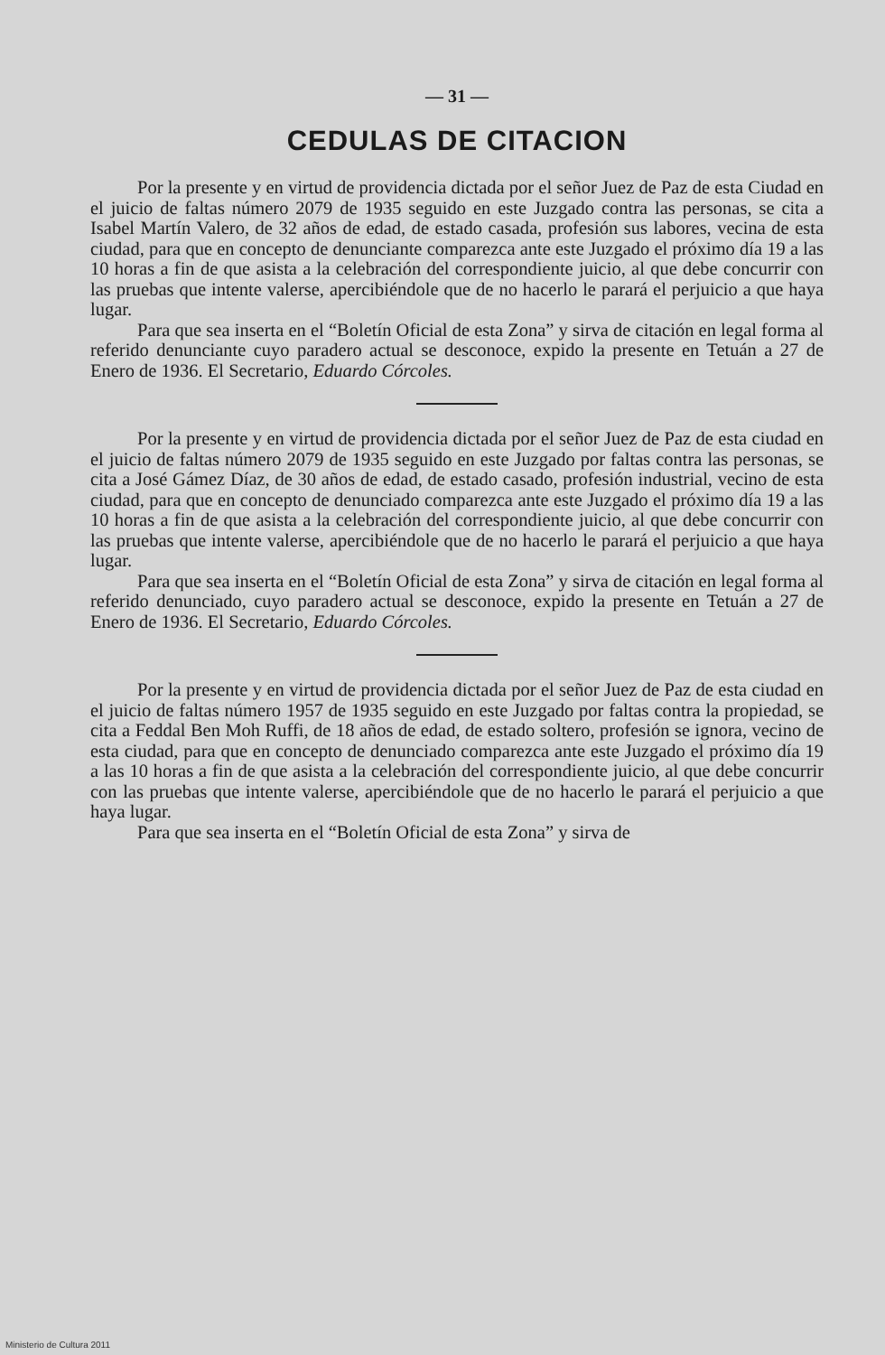— 31 —
CEDULAS DE CITACION
Por la presente y en virtud de providencia dictada por el señor Juez de Paz de esta Ciudad en el juicio de faltas número 2079 de 1935 seguido en este Juzgado contra las personas, se cita a Isabel Martín Valero, de 32 años de edad, de estado casada, profesión sus labores, vecina de esta ciudad, para que en concepto de denunciante comparezca ante este Juzgado el próximo día 19 a las 10 horas a fin de que asista a la celebración del correspondiente juicio, al que debe concurrir con las pruebas que intente valerse, apercibiéndole que de no hacerlo le parará el perjuicio a que haya lugar.
Para que sea inserta en el “Boletín Oficial de esta Zona” y sirva de citación en legal forma al referido denunciante cuyo paradero actual se desconoce, expido la presente en Tetuán a 27 de Enero de 1936. El Secretario, Eduardo Córcoles.
Por la presente y en virtud de providencia dictada por el señor Juez de Paz de esta ciudad en el juicio de faltas número 2079 de 1935 seguido en este Juzgado por faltas contra las personas, se cita a José Gámez Díaz, de 30 años de edad, de estado casado, profesión industrial, vecino de esta ciudad, para que en concepto de denunciado comparezca ante este Juzgado el próximo día 19 a las 10 horas a fin de que asista a la celebración del correspondiente juicio, al que debe concurrir con las pruebas que intente valerse, apercibiéndole que de no hacerlo le parará el perjuicio a que haya lugar.
Para que sea inserta en el “Boletín Oficial de esta Zona” y sirva de citación en legal forma al referido denunciado, cuyo paradero actual se desconoce, expido la presente en Tetuán a 27 de Enero de 1936. El Secretario, Eduardo Córcoles.
Por la presente y en virtud de providencia dictada por el señor Juez de Paz de esta ciudad en el juicio de faltas número 1957 de 1935 seguido en este Juzgado por faltas contra la propiedad, se cita a Feddal Ben Moh Ruffi, de 18 años de edad, de estado soltero, profesión se ignora, vecino de esta ciudad, para que en concepto de denunciado comparezca ante este Juzgado el próximo día 19 a las 10 horas a fin de que asista a la celebración del correspondiente juicio, al que debe concurrir con las pruebas que intente valerse, apercibiéndole que de no hacerlo le parará el perjuicio a que haya lugar.
Para que sea inserta en el “Boletín Oficial de esta Zona” y sirva de
Ministerio de Cultura 2011